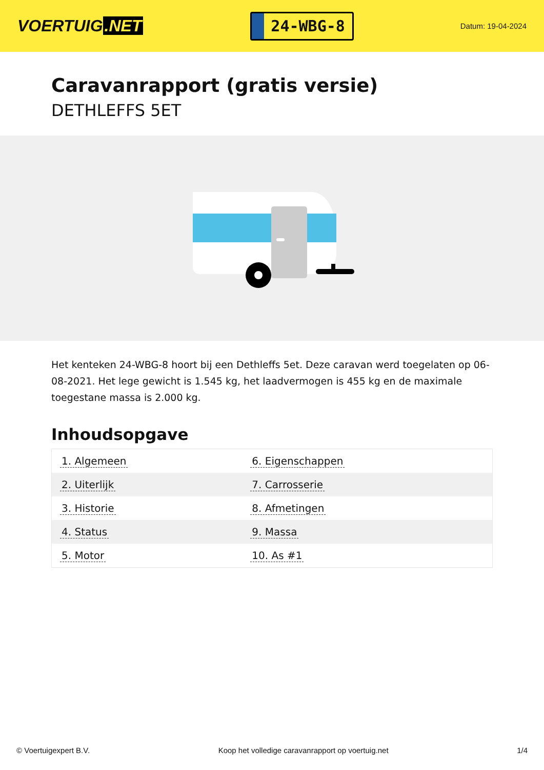VOERTUIG.NET
24-WBG-8
Datum: 19-04-2024
Caravanrapport (gratis versie)
DETHLEFFS 5ET
Het kenteken 24-WBG-8 hoort bij een Dethleffs 5et. Deze caravan werd toegelaten op 06-08-2021. Het lege gewicht is 1.545 kg, het laadvermogen is 455 kg en de maximale toegestane massa is 2.000 kg.
Inhoudsopgave
| 1. Algemeen | 6. Eigenschappen |
| 2. Uiterlijk | 7. Carrosserie |
| 3. Historie | 8. Afmetingen |
| 4. Status | 9. Massa |
| 5. Motor | 10. As #1 |
© Voertuigexpert B.V. Koop het volledige caravanrapport op voertuig.net 1/4